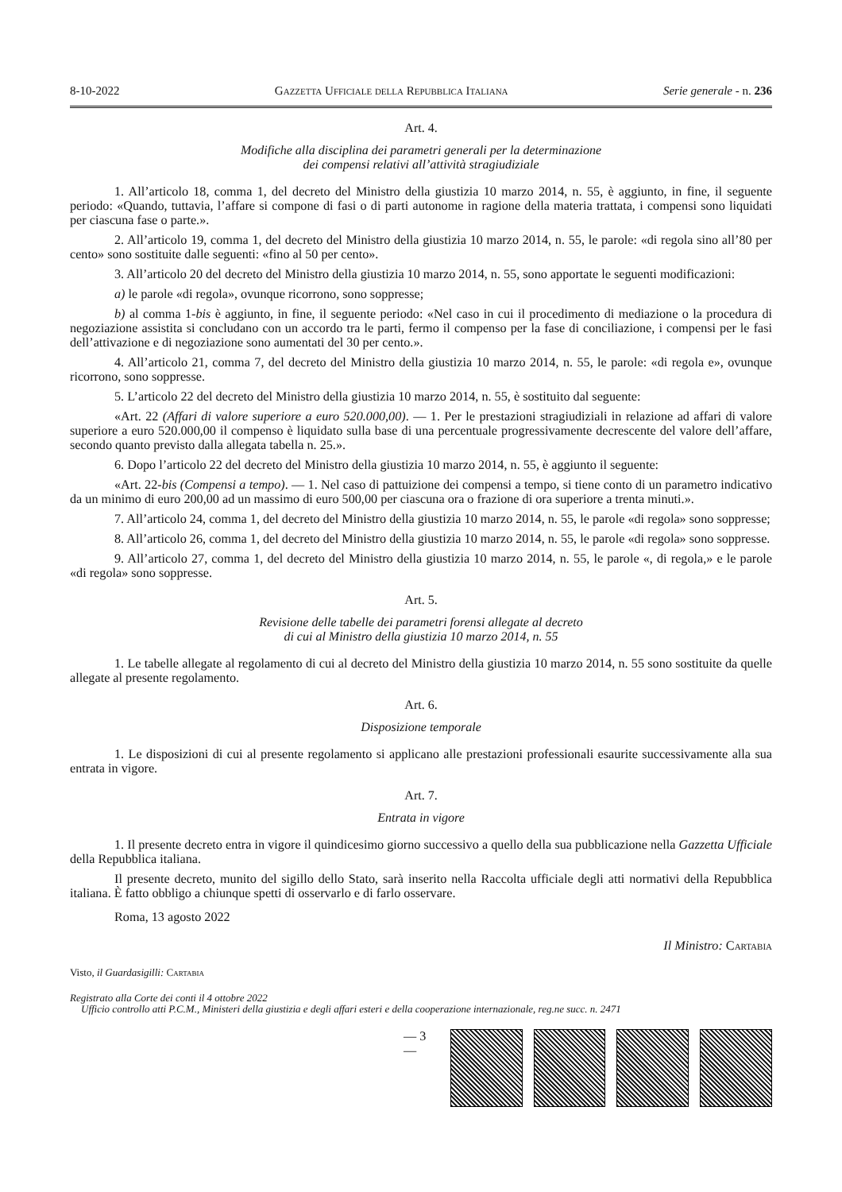8-10-2022 Gazzetta Ufficiale della Repubblica Italiana Serie generale - n. 236
Art. 4.
Modifiche alla disciplina dei parametri generali per la determinazione
dei compensi relativi all’attività stragiudiziale
1. All’articolo 18, comma 1, del decreto del Ministro della giustizia 10 marzo 2014, n. 55, è aggiunto, in fine, il seguente periodo: «Quando, tuttavia, l’affare si compone di fasi o di parti autonome in ragione della materia trattata, i compensi sono liquidati per ciascuna fase o parte.».
2. All’articolo 19, comma 1, del decreto del Ministro della giustizia 10 marzo 2014, n. 55, le parole: «di regola sino all’80 per cento» sono sostituite dalle seguenti: «fino al 50 per cento».
3. All’articolo 20 del decreto del Ministro della giustizia 10 marzo 2014, n. 55, sono apportate le seguenti modificazioni:
a) le parole «di regola», ovunque ricorrono, sono soppresse;
b) al comma 1-bis è aggiunto, in fine, il seguente periodo: «Nel caso in cui il procedimento di mediazione o la procedura di negoziazione assistita si concludano con un accordo tra le parti, fermo il compenso per la fase di conciliazione, i compensi per le fasi dell’attivazione e di negoziazione sono aumentati del 30 per cento.».
4. All’articolo 21, comma 7, del decreto del Ministro della giustizia 10 marzo 2014, n. 55, le parole: «di regola e», ovunque ricorrono, sono soppresse.
5. L’articolo 22 del decreto del Ministro della giustizia 10 marzo 2014, n. 55, è sostituito dal seguente:
«Art. 22 (Affari di valore superiore a euro 520.000,00). — 1. Per le prestazioni stragiudiziali in relazione ad affari di valore superiore a euro 520.000,00 il compenso è liquidato sulla base di una percentuale progressivamente decrescente del valore dell’affare, secondo quanto previsto dalla allegata tabella n. 25.».
6. Dopo l’articolo 22 del decreto del Ministro della giustizia 10 marzo 2014, n. 55, è aggiunto il seguente:
«Art. 22-bis (Compensi a tempo). — 1. Nel caso di pattuizione dei compensi a tempo, si tiene conto di un parametro indicativo da un minimo di euro 200,00 ad un massimo di euro 500,00 per ciascuna ora o frazione di ora superiore a trenta minuti.».
7. All’articolo 24, comma 1, del decreto del Ministro della giustizia 10 marzo 2014, n. 55, le parole «di regola» sono soppresse;
8. All’articolo 26, comma 1, del decreto del Ministro della giustizia 10 marzo 2014, n. 55, le parole «di regola» sono soppresse.
9. All’articolo 27, comma 1, del decreto del Ministro della giustizia 10 marzo 2014, n. 55, le parole «, di regola,» e le parole «di regola» sono soppresse.
Art. 5.
Revisione delle tabelle dei parametri forensi allegate al decreto
di cui al Ministro della giustizia 10 marzo 2014, n. 55
1. Le tabelle allegate al regolamento di cui al decreto del Ministro della giustizia 10 marzo 2014, n. 55 sono sostituite da quelle allegate al presente regolamento.
Art. 6.
Disposizione temporale
1. Le disposizioni di cui al presente regolamento si applicano alle prestazioni professionali esaurite successivamente alla sua entrata in vigore.
Art. 7.
Entrata in vigore
1. Il presente decreto entra in vigore il quindicesimo giorno successivo a quello della sua pubblicazione nella Gazzetta Ufficiale della Repubblica italiana.
Il presente decreto, munito del sigillo dello Stato, sarà inserito nella Raccolta ufficiale degli atti normativi della Repubblica italiana. È fatto obbligo a chiunque spetti di osservarlo e di farlo osservare.
Roma, 13 agosto 2022
Il Ministro: Cartabia
Visto, il Guardasigilli: Cartabia
Registrato alla Corte dei conti il 4 ottobre 2022
Ufficio controllo atti P.C.M., Ministeri della giustizia e degli affari esteri e della cooperazione internazionale, reg.ne succ. n. 2471
— 3 —